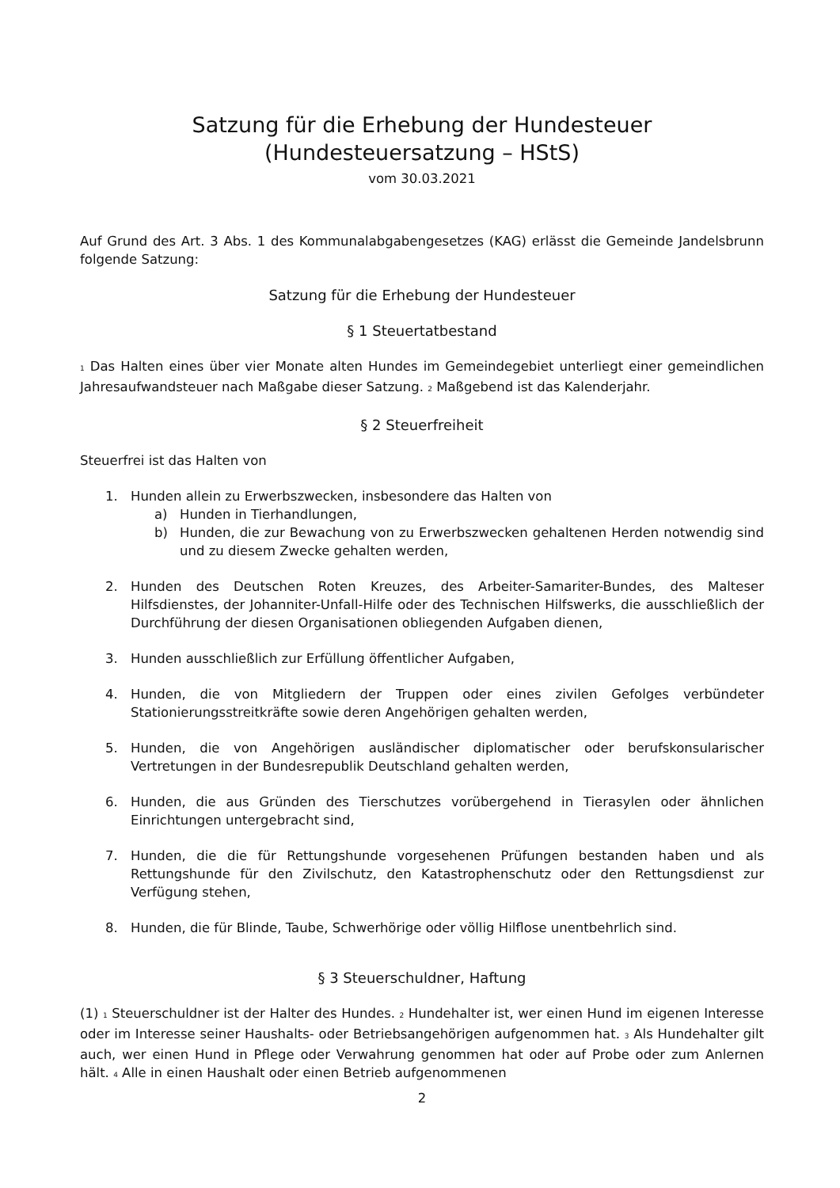Satzung für die Erhebung der Hundesteuer
(Hundesteuersatzung – HStS)
vom 30.03.2021
Auf Grund des Art. 3 Abs. 1 des Kommunalabgabengesetzes (KAG) erlässt die Gemeinde Jandelsbrunn folgende Satzung:
Satzung für die Erhebung der Hundesteuer
§ 1 Steuertatbestand
1 Das Halten eines über vier Monate alten Hundes im Gemeindegebiet unterliegt einer gemeindlichen Jahresaufwandsteuer nach Maßgabe dieser Satzung. 2 Maßgebend ist das Kalenderjahr.
§ 2 Steuerfreiheit
Steuerfrei ist das Halten von
1. Hunden allein zu Erwerbszwecken, insbesondere das Halten von
a) Hunden in Tierhandlungen,
b) Hunden, die zur Bewachung von zu Erwerbszwecken gehaltenen Herden notwendig sind und zu diesem Zwecke gehalten werden,
2. Hunden des Deutschen Roten Kreuzes, des Arbeiter-Samariter-Bundes, des Malteser Hilfsdienstes, der Johanniter-Unfall-Hilfe oder des Technischen Hilfswerks, die ausschließlich der Durchführung der diesen Organisationen obliegenden Aufgaben dienen,
3. Hunden ausschließlich zur Erfüllung öffentlicher Aufgaben,
4. Hunden, die von Mitgliedern der Truppen oder eines zivilen Gefolges verbündeter Stationierungsstreitkräfte sowie deren Angehörigen gehalten werden,
5. Hunden, die von Angehörigen ausländischer diplomatischer oder berufskonsularischer Vertretungen in der Bundesrepublik Deutschland gehalten werden,
6. Hunden, die aus Gründen des Tierschutzes vorübergehend in Tierasylen oder ähnlichen Einrichtungen untergebracht sind,
7. Hunden, die die für Rettungshunde vorgesehenen Prüfungen bestanden haben und als Rettungshunde für den Zivilschutz, den Katastrophenschutz oder den Rettungsdienst zur Verfügung stehen,
8. Hunden, die für Blinde, Taube, Schwerhörige oder völlig Hilflose unentbehrlich sind.
§ 3 Steuerschuldner, Haftung
(1) 1 Steuerschuldner ist der Halter des Hundes. 2 Hundehalter ist, wer einen Hund im eigenen Interesse oder im Interesse seiner Haushalts- oder Betriebsangehörigen aufgenommen hat. 3 Als Hundehalter gilt auch, wer einen Hund in Pflege oder Verwahrung genommen hat oder auf Probe oder zum Anlernen hält. 4 Alle in einen Haushalt oder einen Betrieb aufgenommenen
2